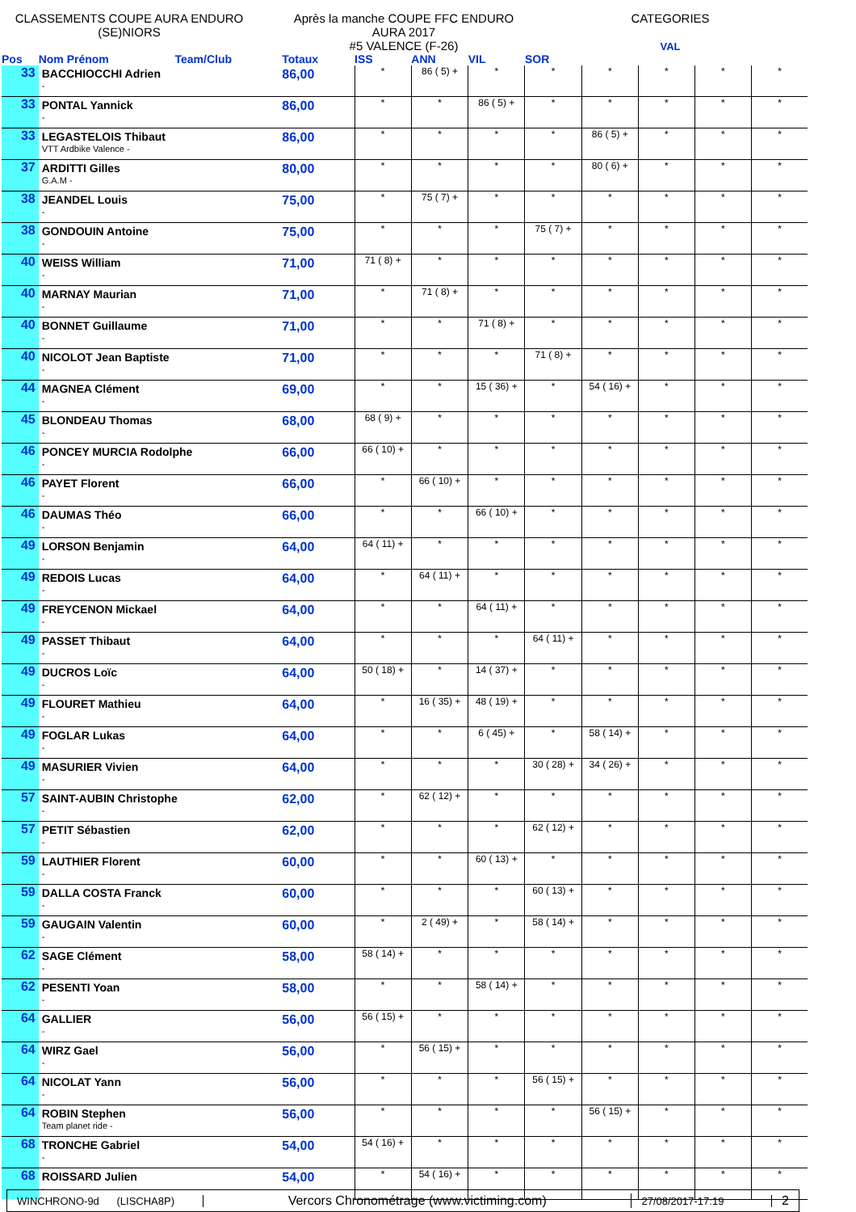CLASSEMENTS COUPE AURA ENDURO
(SE)NIORS
Après la manche COUPE FFC ENDURO
AURA 2017
#5 VALENCE (F-26)
CATEGORIES
VAL
| Pos | Nom Prénom Team/Club | Totaux | ISS | ANN | VIL | SOR | | | | |
| --- | --- | --- | --- | --- | --- | --- | --- | --- | --- | --- |
| 33 | BACCHIOCCHI Adrien - | 86,00 | * | 86 ( 5) + | * | * | * | * | * | * |
| 33 | PONTAL Yannick - | 86,00 | * | * | 86 ( 5) + | * | * | * | * | * |
| 33 | LEGASTELOIS Thibaut VTT Ardbike Valence - | 86,00 | * | * | * | * | 86 ( 5) + | * | * | * |
| 37 | ARDITTI Gilles G.A.M - | 80,00 | * | * | * | * | 80 ( 6) + | * | * | * |
| 38 | JEANDEL Louis - | 75,00 | * | 75 ( 7) + | * | * | * | * | * | * |
| 38 | GONDOUIN Antoine - | 75,00 | * | * | * | 75 ( 7) + | * | * | * | * |
| 40 | WEISS William - | 71,00 | 71 ( 8) + | * | * | * | * | * | * | * |
| 40 | MARNAY Maurian - | 71,00 | * | 71 ( 8) + | * | * | * | * | * | * |
| 40 | BONNET Guillaume - | 71,00 | * | * | 71 ( 8) + | * | * | * | * | * |
| 40 | NICOLOT Jean Baptiste - | 71,00 | * | * | * | 71 ( 8) + | * | * | * | * |
| 44 | MAGNEA Clément - | 69,00 | * | * | 15 ( 36) + | * | 54 ( 16) + | * | * | * |
| 45 | BLONDEAU Thomas - | 68,00 | 68 ( 9) + | * | * | * | * | * | * | * |
| 46 | PONCEY MURCIA Rodolphe - | 66,00 | 66 ( 10) + | * | * | * | * | * | * | * |
| 46 | PAYET Florent - | 66,00 | * | 66 ( 10) + | * | * | * | * | * | * |
| 46 | DAUMAS Théo - | 66,00 | * | * | 66 ( 10) + | * | * | * | * | * |
| 49 | LORSON Benjamin - | 64,00 | 64 ( 11) + | * | * | * | * | * | * | * |
| 49 | REDOIS Lucas - | 64,00 | * | 64 ( 11) + | * | * | * | * | * | * |
| 49 | FREYCENON Mickael - | 64,00 | * | * | 64 ( 11) + | * | * | * | * | * |
| 49 | PASSET Thibaut - | 64,00 | * | * | * | 64 ( 11) + | * | * | * | * |
| 49 | DUCROS Loïc - | 64,00 | 50 ( 18) + | * | 14 ( 37) + | * | * | * | * | * |
| 49 | FLOURET Mathieu - | 64,00 | * | 16 ( 35) + | 48 ( 19) + | * | * | * | * | * |
| 49 | FOGLAR Lukas - | 64,00 | * | * | 6 ( 45) + | * | 58 ( 14) + | * | * | * |
| 49 | MASURIER Vivien - | 64,00 | * | * | * | 30 ( 28) + | 34 ( 26) + | * | * | * |
| 57 | SAINT-AUBIN Christophe - | 62,00 | * | 62 ( 12) + | * | * | * | * | * | * |
| 57 | PETIT Sébastien - | 62,00 | * | * | * | 62 ( 12) + | * | * | * | * |
| 59 | LAUTHIER Florent - | 60,00 | * | * | 60 ( 13) + | * | * | * | * | * |
| 59 | DALLA COSTA Franck - | 60,00 | * | * | * | 60 ( 13) + | * | * | * | * |
| 59 | GAUGAIN Valentin - | 60,00 | * | 2 ( 49) + | * | 58 ( 14) + | * | * | * | * |
| 62 | SAGE Clément - | 58,00 | 58 ( 14) + | * | * | * | * | * | * | * |
| 62 | PESENTI Yoan - | 58,00 | * | * | 58 ( 14) + | * | * | * | * | * |
| 64 | GALLIER - | 56,00 | 56 ( 15) + | * | * | * | * | * | * | * |
| 64 | WIRZ Gael - | 56,00 | * | 56 ( 15) + | * | * | * | * | * | * |
| 64 | NICOLAT Yann - | 56,00 | * | * | * | 56 ( 15) + | * | * | * | * |
| 64 | ROBIN Stephen Team planet ride - | 56,00 | * | * | * | * | 56 ( 15) + | * | * | * |
| 68 | TRONCHE Gabriel - | 54,00 | 54 ( 16) + | * | * | * | * | * | * | * |
| 68 | ROISSARD Julien - | 54,00 | * | 54 ( 16) + | * | * | * | * | * | * |
WINCHRONO-9d (LISCHA8P)
Vercors Chronométrage (www.victiming.com)
27/08/2017-17:19
2